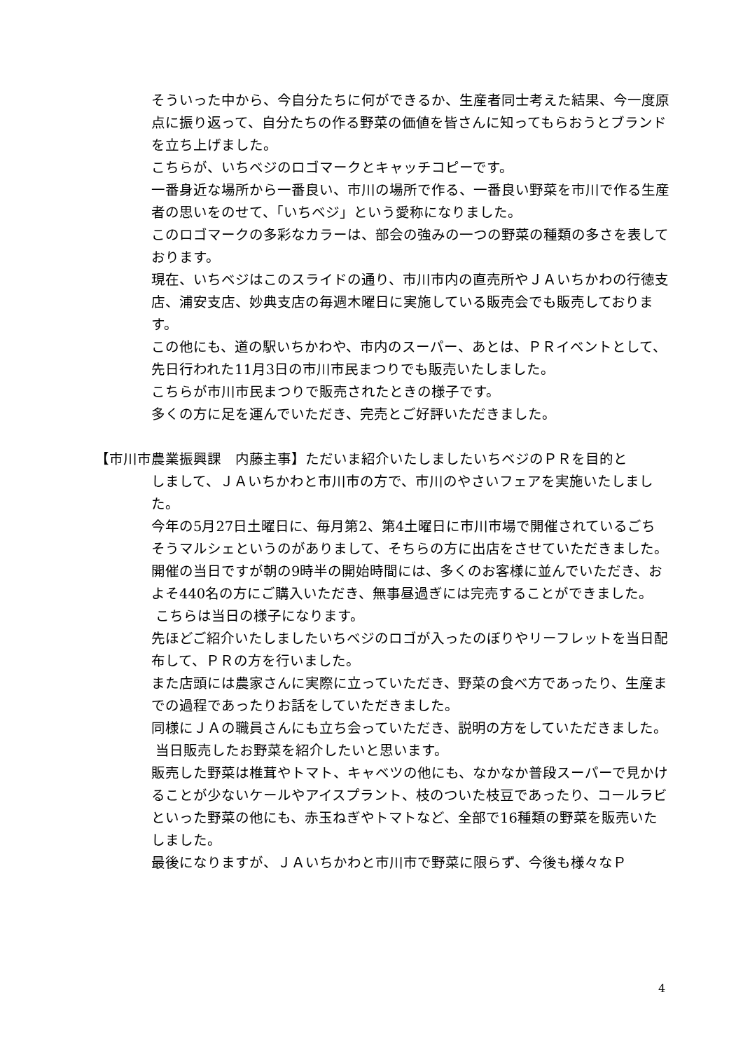そういった中から、今自分たちに何ができるか、生産者同士考えた結果、今一度原点に振り返って、自分たちの作る野菜の価値を皆さんに知ってもらおうとブランドを立ち上げました。
こちらが、いちベジのロゴマークとキャッチコピーです。
一番身近な場所から一番良い、市川の場所で作る、一番良い野菜を市川で作る生産者の思いをのせて、「いちベジ」という愛称になりました。
このロゴマークの多彩なカラーは、部会の強みの一つの野菜の種類の多さを表しております。
現在、いちベジはこのスライドの通り、市川市内の直売所やＪＡいちかわの行徳支店、浦安支店、妙典支店の毎週木曜日に実施している販売会でも販売しております。
この他にも、道の駅いちかわや、市内のスーパー、あとは、ＰＲイベントとして、先日行われた11月3日の市川市民まつりでも販売いたしました。
こちらが市川市民まつりで販売されたときの様子です。
多くの方に足を運んでいただき、完売とご好評いただきました。
【市川市農業振興課　内藤主事】ただいま紹介いたしましたいちベジのＰＲを目的と
しまして、ＪＡいちかわと市川市の方で、市川のやさいフェアを実施いたしました。
今年の5月27日土曜日に、毎月第2、第4土曜日に市川市場で開催されているごちそうマルシェというのがありまして、そちらの方に出店をさせていただきました。
開催の当日ですが朝の9時半の開始時間には、多くのお客様に並んでいただき、およそ440名の方にご購入いただき、無事昼過ぎには完売することができました。
こちらは当日の様子になります。
先ほどご紹介いたしましたいちベジのロゴが入ったのぼりやリーフレットを当日配布して、ＰＲの方を行いました。
また店頭には農家さんに実際に立っていただき、野菜の食べ方であったり、生産までの過程であったりお話をしていただきました。
同様にＪＡの職員さんにも立ち会っていただき、説明の方をしていただきました。
当日販売したお野菜を紹介したいと思います。
販売した野菜は椎茸やトマト、キャベツの他にも、なかなか普段スーパーで見かけることが少ないケールやアイスプラント、枝のついた枝豆であったり、コールラビといった野菜の他にも、赤玉ねぎやトマトなど、全部で16種類の野菜を販売いたしました。
最後になりますが、ＪＡいちかわと市川市で野菜に限らず、今後も様々なＰ
4